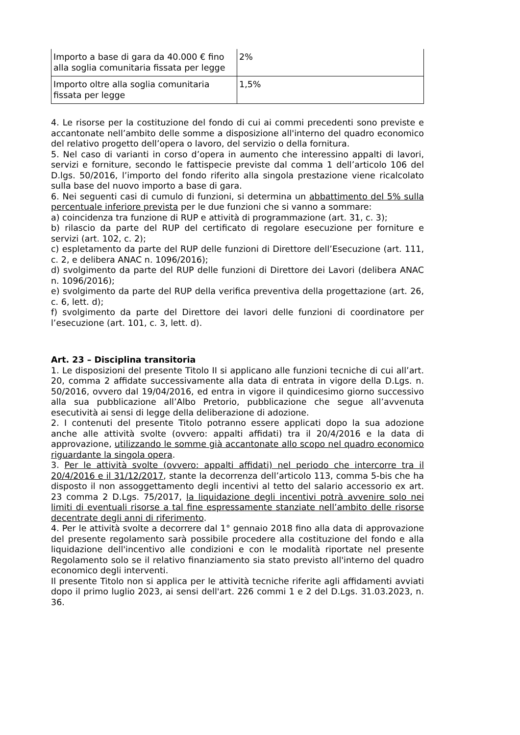| Importo a base di gara da 40.000 € fino alla soglia comunitaria fissata per legge | 2% |
| Importo oltre alla soglia comunitaria fissata per legge | 1,5% |
4. Le risorse per la costituzione del fondo di cui ai commi precedenti sono previste e accantonate nell’ambito delle somme a disposizione all'interno del quadro economico del relativo progetto dell’opera o lavoro, del servizio o della fornitura.
5. Nel caso di varianti in corso d’opera in aumento che interessino appalti di lavori, servizi e forniture, secondo le fattispecie previste dal comma 1 dell’articolo 106 del D.lgs. 50/2016, l’importo del fondo riferito alla singola prestazione viene ricalcolato sulla base del nuovo importo a base di gara.
6. Nei seguenti casi di cumulo di funzioni, si determina un abbattimento del 5% sulla percentuale inferiore prevista per le due funzioni che si vanno a sommare:
a) coincidenza tra funzione di RUP e attività di programmazione (art. 31, c. 3);
b) rilascio da parte del RUP del certificato di regolare esecuzione per forniture e servizi (art. 102, c. 2);
c) espletamento da parte del RUP delle funzioni di Direttore dell’Esecuzione (art. 111, c. 2, e delibera ANAC n. 1096/2016);
d) svolgimento da parte del RUP delle funzioni di Direttore dei Lavori (delibera ANAC n. 1096/2016);
e) svolgimento da parte del RUP della verifica preventiva della progettazione (art. 26, c. 6, lett. d);
f) svolgimento da parte del Direttore dei lavori delle funzioni di coordinatore per l’esecuzione (art. 101, c. 3, lett. d).
Art. 23 – Disciplina transitoria
1. Le disposizioni del presente Titolo II si applicano alle funzioni tecniche di cui all’art. 20, comma 2 affidate successivamente alla data di entrata in vigore della D.Lgs. n. 50/2016, ovvero dal 19/04/2016, ed entra in vigore il quindicesimo giorno successivo alla sua pubblicazione all’Albo Pretorio, pubblicazione che segue all’avvenuta esecutività ai sensi di legge della deliberazione di adozione.
2. I contenuti del presente Titolo potranno essere applicati dopo la sua adozione anche alle attività svolte (ovvero: appalti affidati) tra il 20/4/2016 e la data di approvazione, utilizzando le somme già accantonate allo scopo nel quadro economico riguardante la singola opera.
3. Per le attività svolte (ovvero: appalti affidati) nel periodo che intercorre tra il 20/4/2016 e il 31/12/2017, stante la decorrenza dell’articolo 113, comma 5-bis che ha disposto il non assoggettamento degli incentivi al tetto del salario accessorio ex art. 23 comma 2 D.Lgs. 75/2017, la liquidazione degli incentivi potrà avvenire solo nei limiti di eventuali risorse a tal fine espressamente stanziate nell’ambito delle risorse decentrate degli anni di riferimento.
4. Per le attività svolte a decorrere dal 1° gennaio 2018 fino alla data di approvazione del presente regolamento sarà possibile procedere alla costituzione del fondo e alla liquidazione dell'incentivo alle condizioni e con le modalità riportate nel presente Regolamento solo se il relativo finanziamento sia stato previsto all'interno del quadro economico degli interventi.
Il presente Titolo non si applica per le attività tecniche riferite agli affidamenti avviati dopo il primo luglio 2023, ai sensi dell'art. 226 commi 1 e 2 del D.Lgs. 31.03.2023, n. 36.